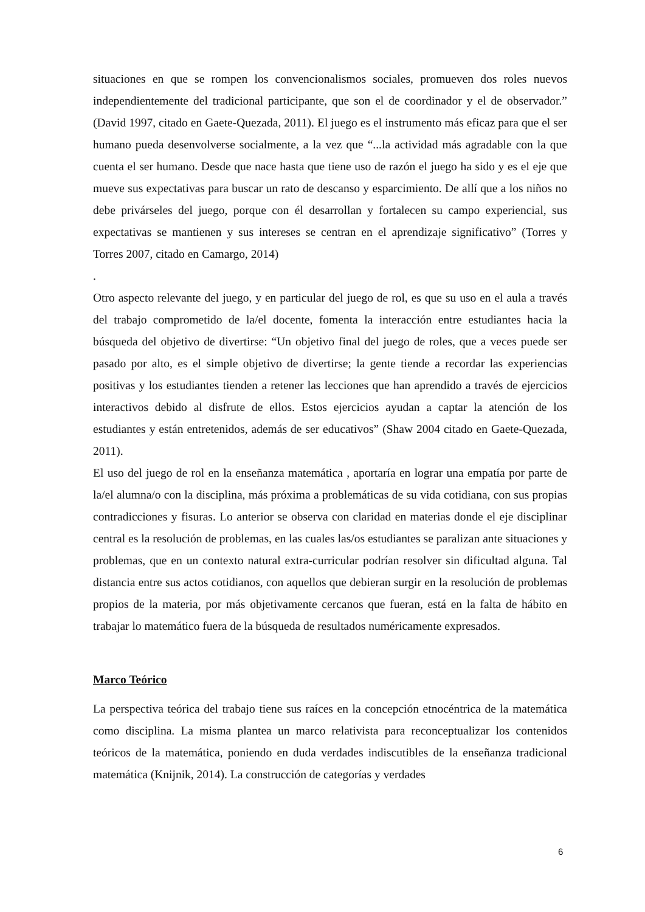situaciones en que se rompen los convencionalismos sociales, promueven dos roles nuevos independientemente del tradicional participante, que son el de coordinador y el de observador.” (David 1997, citado en Gaete-Quezada, 2011). El juego es el instrumento más eficaz para que el ser humano pueda desenvolverse socialmente, a la vez que “...la actividad más agradable con la que cuenta el ser humano. Desde que nace hasta que tiene uso de razón el juego ha sido y es el eje que mueve sus expectativas para buscar un rato de descanso y esparcimiento. De allí que a los niños no debe privárseles del juego, porque con él desarrollan y fortalecen su campo experiencial, sus expectativas se mantienen y sus intereses se centran en el aprendizaje significativo” (Torres y Torres 2007, citado en Camargo, 2014)
.
Otro aspecto relevante del juego, y en particular del juego de rol, es que su uso en el aula a través del trabajo comprometido de la/el docente, fomenta la interacción entre estudiantes hacia la búsqueda del objetivo de divertirse: “Un objetivo final del juego de roles, que a veces puede ser pasado por alto, es el simple objetivo de divertirse; la gente tiende a recordar las experiencias positivas y los estudiantes tienden a retener las lecciones que han aprendido a través de ejercicios interactivos debido al disfrute de ellos. Estos ejercicios ayudan a captar la atención de los estudiantes y están entretenidos, además de ser educativos” (Shaw 2004 citado en Gaete-Quezada, 2011).
El uso del juego de rol en la enseñanza matemática , aportaría en lograr una empatía por parte de la/el alumna/o con la disciplina, más próxima a problemáticas de su vida cotidiana, con sus propias contradicciones y fisuras. Lo anterior se observa con claridad en materias donde el eje disciplinar central es la resolución de problemas, en las cuales las/os estudiantes se paralizan ante situaciones y problemas, que en un contexto natural extra-curricular podrían resolver sin dificultad alguna. Tal distancia entre sus actos cotidianos, con aquellos que debieran surgir en la resolución de problemas propios de la materia, por más objetivamente cercanos que fueran, está en la falta de hábito en trabajar lo matemático fuera de la búsqueda de resultados numéricamente expresados.
Marco Teórico
La perspectiva teórica del trabajo tiene sus raíces en la concepción etnocéntrica de la matemática como disciplina. La misma plantea un marco relativista para reconceptualizar los contenidos teóricos de la matemática, poniendo en duda verdades indiscutibles de la enseñanza tradicional matemática (Knijnik, 2014). La construcción de categorías y verdades
6